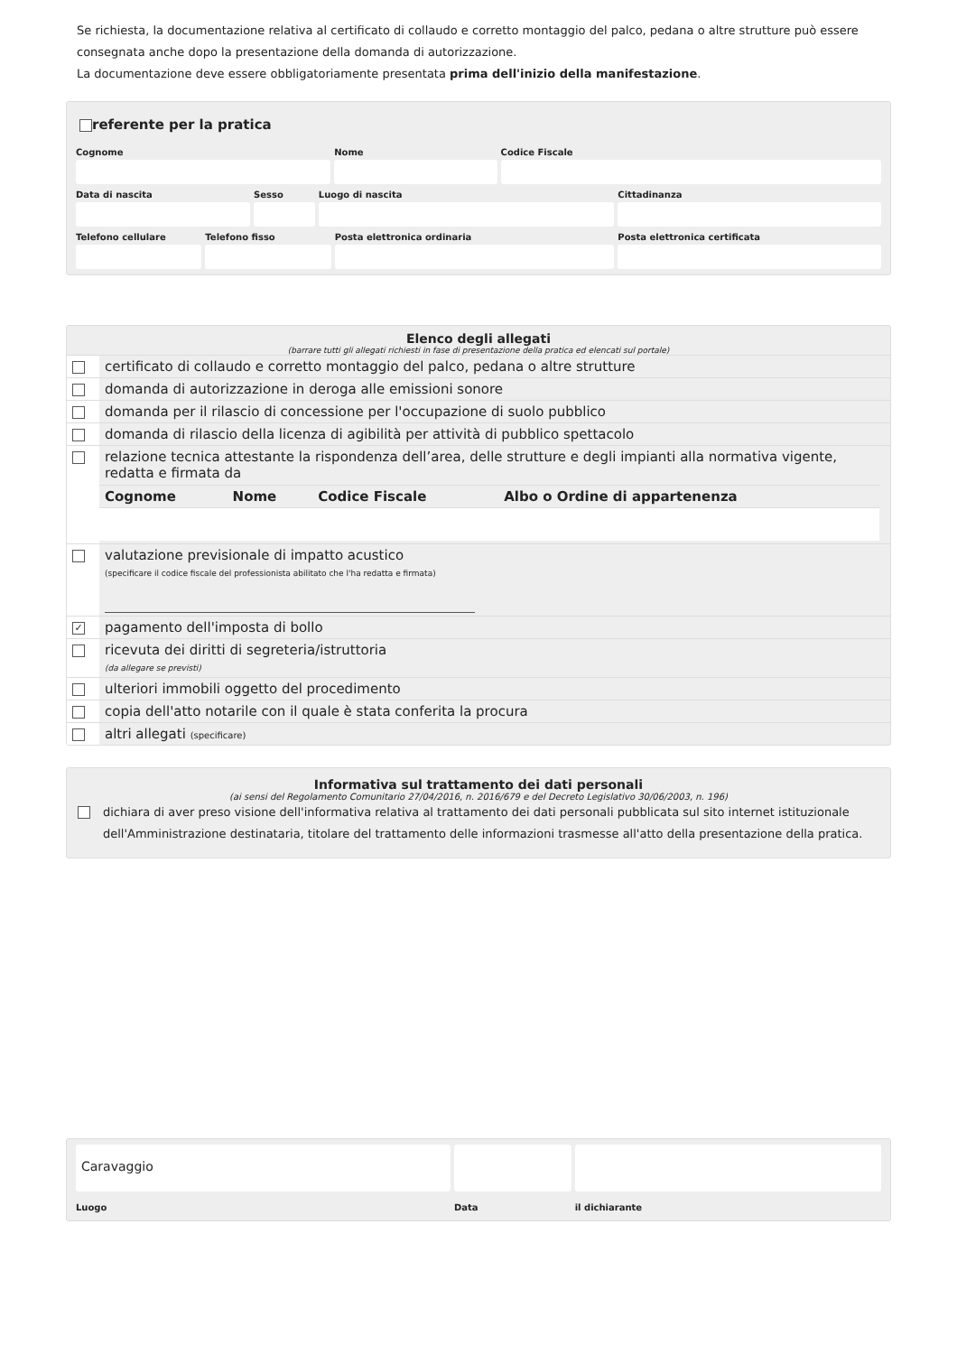Se richiesta, la documentazione relativa al certificato di collaudo e corretto montaggio del palco, pedana o altre strutture può essere consegnata anche dopo la presentazione della domanda di autorizzazione.
La documentazione deve essere obbligatoriamente presentata prima dell'inizio della manifestazione.
referente per la pratica
| Cognome | Nome | Codice Fiscale |
| Data di nascita | Sesso | Luogo di nascita | Cittadinanza |
| Telefono cellulare | Telefono fisso | Posta elettronica ordinaria | Posta elettronica certificata |
Elenco degli allegati
(barrare tutti gli allegati richiesti in fase di presentazione della pratica ed elencati sul portale)
| | certificato di collaudo e corretto montaggio del palco, pedana o altre strutture |
| | domanda di autorizzazione in deroga alle emissioni sonore |
| | domanda per il rilascio di concessione per l'occupazione di suolo pubblico |
| | domanda di rilascio della licenza di agibilità per attività di pubblico spettacolo |
| | relazione tecnica attestante la rispondenza dell’area, delle strutture e degli impianti alla normativa vigente, redatta e firmata da / Cognome / Nome / Codice Fiscale / Albo o Ordine di appartenenza / |
| | valutazione previsionale di impatto acustico (specificare il codice fiscale del professionista abilitato che l'ha redatta e firmata) |
| ✓ | pagamento dell'imposta di bollo |
| | ricevuta dei diritti di segreteria/istruttoria (da allegare se previsti) |
| | ulteriori immobili oggetto del procedimento |
| | copia dell'atto notarile con il quale è stata conferita la procura |
| | altri allegati (specificare) |
Informativa sul trattamento dei dati personali
(ai sensi del Regolamento Comunitario 27/04/2016, n. 2016/679 e del Decreto Legislativo 30/06/2003, n. 196)
dichiara di aver preso visione dell'informativa relativa al trattamento dei dati personali pubblicata sul sito internet istituzionale dell'Amministrazione destinataria, titolare del trattamento delle informazioni trasmesse all'atto della presentazione della pratica.
| Caravaggio Luogo | Data | il dichiarante |